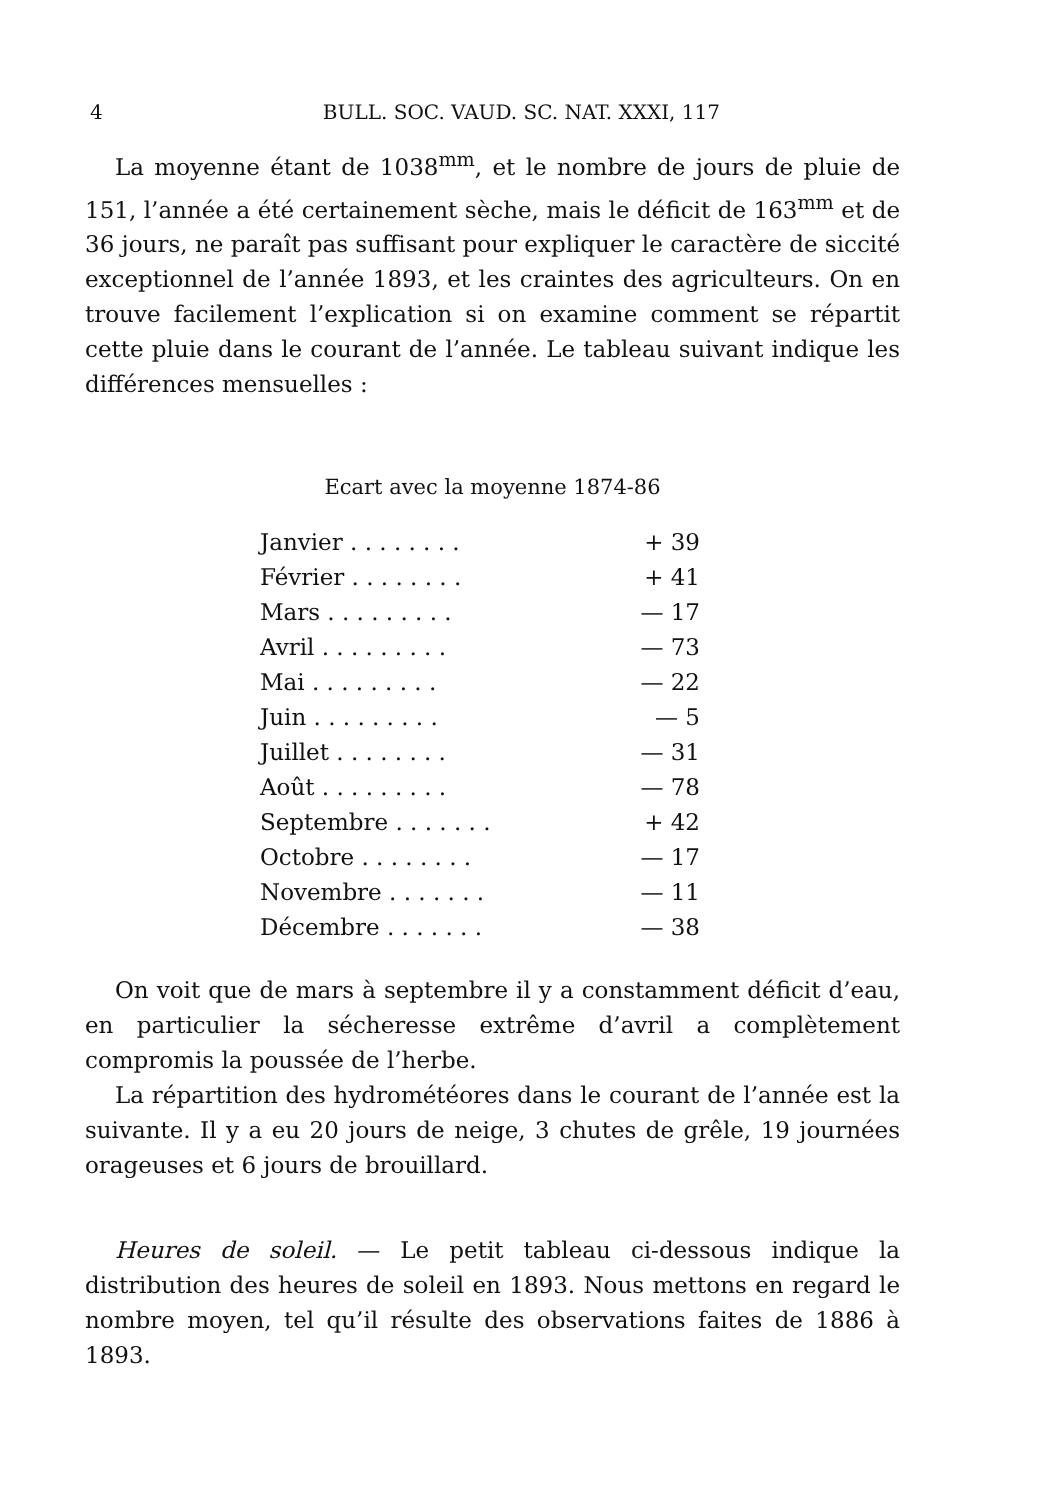4 BULL. SOC. VAUD. SC. NAT. XXXI, 117
La moyenne étant de 1038<sup>mm</sup>, et le nombre de jours de pluie de 151, l’année a été certainement sèche, mais le déficit de 163<sup>mm</sup> et de 36 jours, ne paraît pas suffisant pour expliquer le caractère de siccité exceptionnel de l’année 1893, et les craintes des agriculteurs. On en trouve facilement l’explication si on examine comment se répartit cette pluie dans le courant de l’année. Le tableau suivant indique les différences mensuelles :
Ecart avec la moyenne 1874-86
| Janvier . . . . . . . . | + 39 |
| Février . . . . . . . . | + 41 |
| Mars . . . . . . . . . | — 17 |
| Avril . . . . . . . . . | — 73 |
| Mai . . . . . . . . . | — 22 |
| Juin . . . . . . . . . | — 5 |
| Juillet . . . . . . . . | — 31 |
| Août . . . . . . . . . | — 78 |
| Septembre . . . . . . . | + 42 |
| Octobre . . . . . . . . | — 17 |
| Novembre . . . . . . . | — 11 |
| Décembre . . . . . . . | — 38 |
On voit que de mars à septembre il y a constamment déficit d’eau, en particulier la sécheresse extrême d’avril a complètement compromis la poussée de l’herbe.
La répartition des hydrométéores dans le courant de l’année est la suivante. Il y a eu 20 jours de neige, 3 chutes de grêle, 19 journées orageuses et 6 jours de brouillard.
Heures de soleil. — Le petit tableau ci-dessous indique la distribution des heures de soleil en 1893. Nous mettons en regard le nombre moyen, tel qu’il résulte des observations faites de 1886 à 1893.